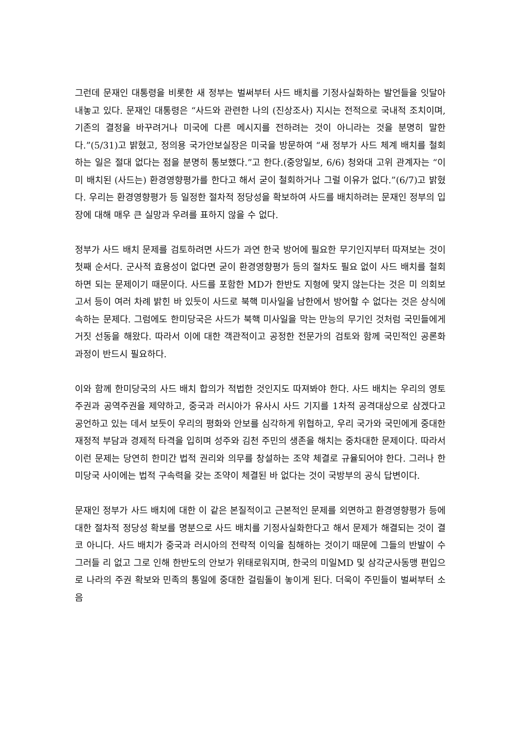그런데 문재인 대통령을 비롯한 새 정부는 벌써부터 사드 배치를 기정사실화하는 발언들을 잇달아 내놓고 있다. 문재인 대통령은 “사드와 관련한 나의 (진상조사) 지시는 전적으로 국내적 조치이며, 기존의 결정을 바꾸려거나 미국에 다른 메시지를 전하려는 것이 아니라는 것을 분명히 말한다.”(5/31)고 밝혔고, 정의용 국가안보실장은 미국을 방문하여 “새 정부가 사드 체계 배치를 철회하는 일은 절대 없다는 점을 분명히 통보했다.”고 한다.(중앙일보, 6/6) 청와대 고위 관계자는 “이미 배치된 (사드는) 환경영향평가를 한다고 해서 굳이 철회하거나 그럴 이유가 없다.”(6/7)고 밝혔다. 우리는 환경영향평가 등 일정한 절차적 정당성을 확보하여 사드를 배치하려는 문재인 정부의 입장에 대해 매우 큰 실망과 우려를 표하지 않을 수 없다.
정부가 사드 배치 문제를 검토하려면 사드가 과연 한국 방어에 필요한 무기인지부터 따져보는 것이 첫째 순서다. 군사적 효용성이 없다면 굳이 환경영향평가 등의 절차도 필요 없이 사드 배치를 철회하면 되는 문제이기 때문이다. 사드를 포함한 MD가 한반도 지형에 맞지 않는다는 것은 미 의회보고서 등이 여러 차례 밝힌 바 있듯이 사드로 북핵 미사일을 남한에서 방어할 수 없다는 것은 상식에 속하는 문제다. 그럼에도 한미당국은 사드가 북핵 미사일을 막는 만능의 무기인 것처럼 국민들에게 거짓 선동을 해왔다. 따라서 이에 대한 객관적이고 공정한 전문가의 검토와 함께 국민적인 공론화 과정이 반드시 필요하다.
이와 함께 한미당국의 사드 배치 합의가 적법한 것인지도 따져봐야 한다. 사드 배치는 우리의 영토주권과 공역주권을 제약하고, 중국과 러시아가 유사시 사드 기지를 1차적 공격대상으로 삼겠다고 공언하고 있는 데서 보듯이 우리의 평화와 안보를 심각하게 위협하고, 우리 국가와 국민에게 중대한 재정적 부담과 경제적 타격을 입히며 성주와 김천 주민의 생존을 해치는 중차대한 문제이다. 따라서 이런 문제는 당연히 한미간 법적 권리와 의무를 창설하는 조약 체결로 규율되어야 한다. 그러나 한미당국 사이에는 법적 구속력을 갖는 조약이 체결된 바 없다는 것이 국방부의 공식 답변이다.
문재인 정부가 사드 배치에 대한 이 같은 본질적이고 근본적인 문제를 외면하고 환경영향평가 등에 대한 절차적 정당성 확보를 명분으로 사드 배치를 기정사실화한다고 해서 문제가 해결되는 것이 결코 아니다. 사드 배치가 중국과 러시아의 전략적 이익을 침해하는 것이기 때문에 그들의 반발이 수그러들 리 없고 그로 인해 한반도의 안보가 위태로워지며, 한국의 미일MD 및 삼각군사동맹 편입으로 나라의 주권 확보와 민족의 통일에 중대한 걸림돌이 놓이게 된다. 더욱이 주민들이 벌써부터 소음